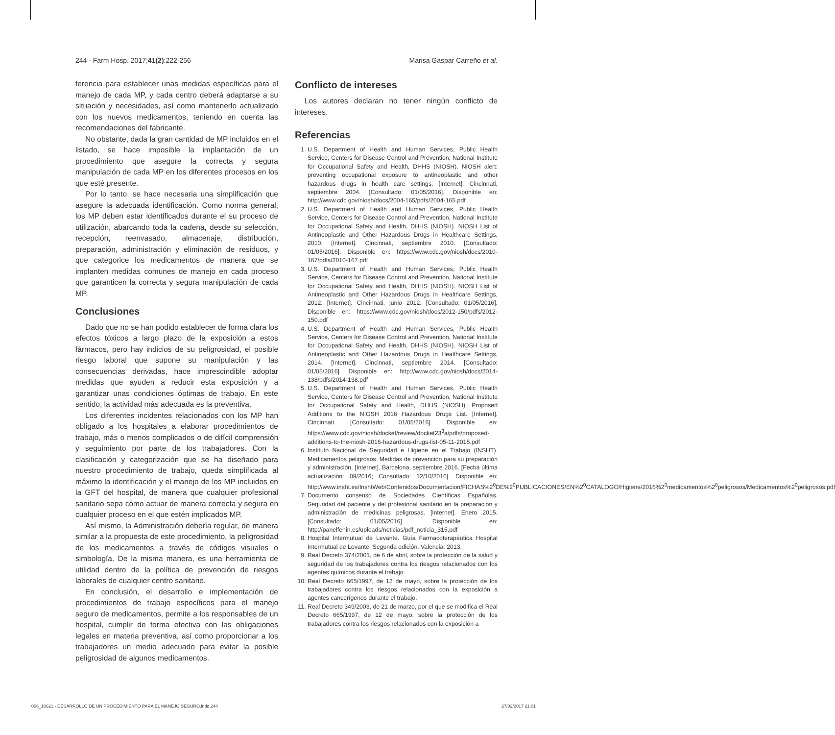244 - Farm Hosp. 2017;41(2):222-256 Marisa Gaspar Carreño et al.
ferencia para establecer unas medidas específicas para el manejo de cada MP, y cada centro deberá adaptarse a su situación y necesidades, así como mantenerlo actualizado con los nuevos medicamentos, teniendo en cuenta las recomendaciones del fabricante.
No obstante, dada la gran cantidad de MP incluidos en el listado, se hace imposible la implantación de un procedimiento que asegure la correcta y segura manipulación de cada MP en los diferentes procesos en los que esté presente.
Por lo tanto, se hace necesaria una simplificación que asegure la adecuada identificación. Como norma general, los MP deben estar identificados durante el su proceso de utilización, abarcando toda la cadena, desde su selección, recepción, reenvasado, almacenaje, distribución, preparación, administración y eliminación de residuos, y que categorice los medicamentos de manera que se implanten medidas comunes de manejo en cada proceso que garanticen la correcta y segura manipulación de cada MP.
Conclusiones
Dado que no se han podido establecer de forma clara los efectos tóxicos a largo plazo de la exposición a estos fármacos, pero hay indicios de su peligrosidad, el posible riesgo laboral que supone su manipulación y las consecuencias derivadas, hace imprescindible adoptar medidas que ayuden a reducir esta exposición y a garantizar unas condiciones óptimas de trabajo. En este sentido, la actividad más adecuada es la preventiva.
Los diferentes incidentes relacionados con los MP han obligado a los hospitales a elaborar procedimientos de trabajo, más o menos complicados o de difícil comprensión y seguimiento por parte de los trabajadores. Con la clasificación y categorización que se ha diseñado para nuestro procedimiento de trabajo, queda simplificada al máximo la identificación y el manejo de los MP incluidos en la GFT del hospital, de manera que cualquier profesional sanitario sepa cómo actuar de manera correcta y segura en cualquier proceso en el que estén implicados MP.
Así mismo, la Administración debería regular, de manera similar a la propuesta de este procedimiento, la peligrosidad de los medicamentos a través de códigos visuales o simbología. De la misma manera, es una herramienta de utilidad dentro de la política de prevención de riesgos laborales de cualquier centro sanitario.
En conclusión, el desarrollo e implementación de procedimientos de trabajo específicos para el manejo seguro de medicamentos, permite a los responsables de un hospital, cumplir de forma efectiva con las obligaciones legales en materia preventiva, así como proporcionar a los trabajadores un medio adecuado para evitar la posible peligrosidad de algunos medicamentos.
Conflicto de intereses
Los autores declaran no tener ningún conflicto de intereses.
Referencias
1. U.S. Department of Health and Human Services, Public Health Service, Centers for Disease Control and Prevention, National Institute for Occupational Safety and Health, DHHS (NIOSH). NIOSH alert: preventing occupational exposure to antineoplastic and other hazardous drugs in health care settings. [Internet]. Cincinnati, septiembre 2004. [Consultado: 01/05/2016]. Disponible en: http://www.cdc.gov/niosh/docs/2004-165/pdfs/2004-165.pdf
2. U.S. Department of Health and Human Services, Public Health Service, Centers for Disease Control and Prevention, National Institute for Occupational Safety and Health, DHHS (NIOSH). NIOSH List of Antineoplastic and Other Hazardous Drugs in Healthcare Settings, 2010. [Internet]. Cincinnati, septiembre 2010. [Consultado: 01/05/2016]. Disponible en: https://www.cdc.gov/niosh/docs/2010-167/pdfs/2010-167.pdf
3. U.S. Department of Health and Human Services, Public Health Service, Centers for Disease Control and Prevention, National Institute for Occupational Safety and Health, DHHS (NIOSH). NIOSH List of Antineoplastic and Other Hazardous Drugs in Healthcare Settings, 2012. [Internet]. Cincinnati, junio 2012. [Consultado: 01/05/2016]. Disponible en: https://www.cdc.gov/niosh/docs/2012-150/pdfs/2012-150.pdf
4. U.S. Department of Health and Human Services, Public Health Service, Centers for Disease Control and Prevention, National Institute for Occupational Safety and Health, DHHS (NIOSH). NIOSH List of Antineoplastic and Other Hazardous Drugs in Healthcare Settings, 2014. [Internet]. Cincinnati, septiembre 2014. [Consultado: 01/05/2016]. Disponible en: http://www.cdc.gov/niosh/docs/2014-138/pdfs/2014-138.pdf
5. U.S. Department of Health and Human Services, Public Health Service, Centers for Disease Control and Prevention, National Institute for Occupational Safety and Health, DHHS (NIOSH). Proposed Additions to the NIOSH 2016 Hazardous Drugs List. [Internet]. Cincinnati. [Consultado: 01/05/2016]. Disponible en: https://www.cdc.gov/niosh/docket/review/docket23<sup>3</sup>a/pdfs/proposed-additions-to-the-niosh-2016-hazardous-drugs-list-05-11-2015.pdf
6. Instituto Nacional de Seguridad e Higiene en el Trabajo (INSHT). Medicamentos peligrosos. Medidas de prevención para su preparación y administración. [Internet]. Barcelona, septiembre 2016. [Fecha última actualización: 09/2016; Consultado: 12/10/2016]. Disponible en: http://www.insht.es/InshtWeb/Contenidos/Documentacion/FICHAS%2<sup>0</sup>DE%2<sup>0</sup>PUBLICACIONES/EN%2<sup>0</sup>CATALOGO/Higiene/2016%2<sup>0</sup>medicamentos%2<sup>0</sup>peligrosos/Medicamentos%2<sup>0</sup>peligrosos.pdf
7. Documento consenso de Sociedades Científicas Españolas. Seguridad del paciente y del profesional sanitario en la preparación y administración de medicinas peligrosas. [Internet]. Enero 2015. [Consultado: 01/05/2016]. Disponible en: http://panelfenin.es/uploads/noticias/pdf_noticia_315.pdf
8. Hospital Intermutual de Levante. Guía Farmacoterapéutica Hospital Intermutual de Levante. Segunda edición. Valencia: 2013.
9. Real Decreto 374/2001, de 6 de abril, sobre la protección de la salud y seguridad de los trabajadores contra los riesgos relacionados con los agentes químicos durante el trabajo.
10. Real Decreto 665/1997, de 12 de mayo, sobre la protección de los trabajadores contra los riesgos relacionados con la exposición a agentes cancerígenos durante el trabajo.
11. Real Decreto 349/2003, de 21 de marzo, por el que se modifica el Real Decreto 665/1997, de 12 de mayo, sobre la protección de los trabajadores contra los riesgos relacionados con la exposición a
006_10621 - DESARROLLO DE UN PROCEDIMIENTO PARA EL MANEJO SEGURO.indd 244 27/02/2017 21:01